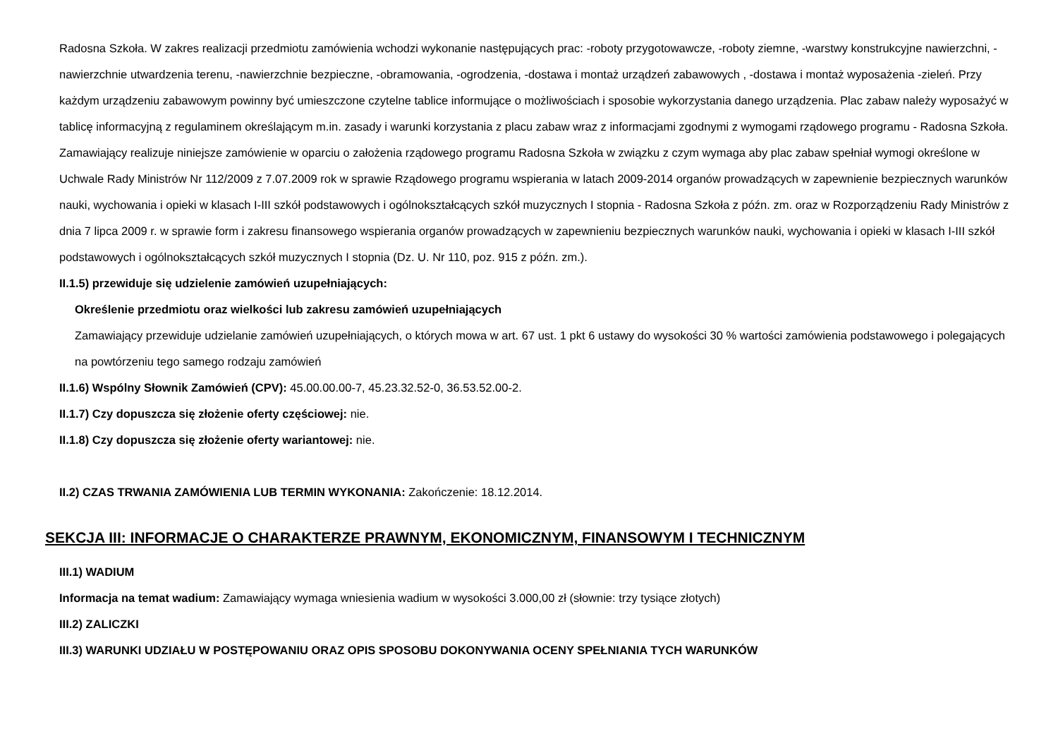Radosna Szkoła. W zakres realizacji przedmiotu zamówienia wchodzi wykonanie następujących prac: -roboty przygotowawcze, -roboty ziemne, -warstwy konstrukcyjne nawierzchni, -nawierzchnie utwardzenia terenu, -nawierzchnie bezpieczne, -obramowania, -ogrodzenia, -dostawa i montaż urządzeń zabawowych , -dostawa i montaż wyposażenia -zieleń. Przy każdym urządzeniu zabawowym powinny być umieszczone czytelne tablice informujące o możliwościach i sposobie wykorzystania danego urządzenia. Plac zabaw należy wyposażyć w tablicę informacyjną z regulaminem określającym m.in. zasady i warunki korzystania z placu zabaw wraz z informacjami zgodnymi z wymogami rządowego programu - Radosna Szkoła. Zamawiający realizuje niniejsze zamówienie w oparciu o założenia rządowego programu Radosna Szkoła w związku z czym wymaga aby plac zabaw spełniał wymogi określone w Uchwale Rady Ministrów Nr 112/2009 z 7.07.2009 rok w sprawie Rządowego programu wspierania w latach 2009-2014 organów prowadzących w zapewnienie bezpiecznych warunków nauki, wychowania i opieki w klasach I-III szkół podstawowych i ogólnokształcących szkół muzycznych I stopnia - Radosna Szkoła z późn. zm. oraz w Rozporządzeniu Rady Ministrów z dnia 7 lipca 2009 r. w sprawie form i zakresu finansowego wspierania organów prowadzących w zapewnieniu bezpiecznych warunków nauki, wychowania i opieki w klasach I-III szkół podstawowych i ogólnokształcących szkół muzycznych I stopnia (Dz. U. Nr 110, poz. 915 z późn. zm.).
II.1.5) przewiduje się udzielenie zamówień uzupełniających:
Określenie przedmiotu oraz wielkości lub zakresu zamówień uzupełniających
Zamawiający przewiduje udzielanie zamówień uzupełniających, o których mowa w art. 67 ust. 1 pkt 6 ustawy do wysokości 30 % wartości zamówienia podstawowego i polegających na powtórzeniu tego samego rodzaju zamówień
II.1.6) Wspólny Słownik Zamówień (CPV): 45.00.00.00-7, 45.23.32.52-0, 36.53.52.00-2.
II.1.7) Czy dopuszcza się złożenie oferty częściowej: nie.
II.1.8) Czy dopuszcza się złożenie oferty wariantowej: nie.
II.2) CZAS TRWANIA ZAMÓWIENIA LUB TERMIN WYKONANIA: Zakończenie: 18.12.2014.
SEKCJA III: INFORMACJE O CHARAKTERZE PRAWNYM, EKONOMICZNYM, FINANSOWYM I TECHNICZNYM
III.1) WADIUM
Informacja na temat wadium: Zamawiający wymaga wniesienia wadium w wysokości 3.000,00 zł (słownie: trzy tysiące złotych)
III.2) ZALICZKI
III.3) WARUNKI UDZIAŁU W POSTĘPOWANIU ORAZ OPIS SPOSOBU DOKONYWANIA OCENY SPEŁNIANIA TYCH WARUNKÓW